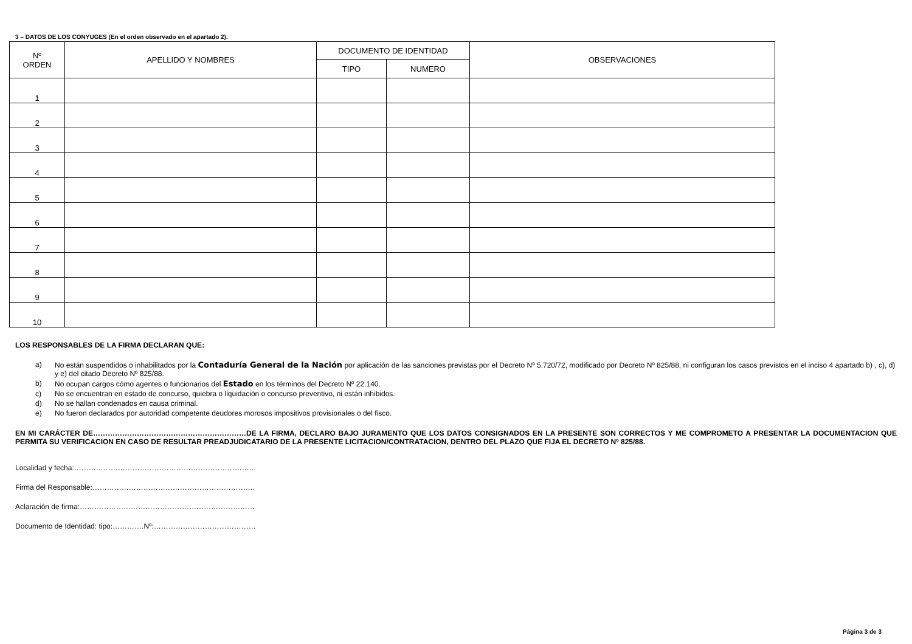3 – DATOS DE LOS CONYUGES (En el orden observado en el apartado 2).
| Nº ORDEN | APELLIDO Y NOMBRES | DOCUMENTO DE IDENTIDAD | | OBSERVACIONES |
| --- | --- | --- | --- | --- |
| | | TIPO | NUMERO | |
| 1 | | | | |
| 2 | | | | |
| 3 | | | | |
| 4 | | | | |
| 5 | | | | |
| 6 | | | | |
| 7 | | | | |
| 8 | | | | |
| 9 | | | | |
| 10 | | | | |
LOS RESPONSABLES DE LA FIRMA DECLARAN QUE:
a) No están suspendidos o inhabilitados por la Contaduría General de la Nación por aplicación de las sanciones previstas por el Decreto Nº 5.720/72, modificado por Decreto Nº 825/88, ni configuran los casos previstos en el inciso 4 apartado b) , c), d) y e) del citado Decreto Nº 825/88.
b) No ocupan cargos cómo agentes o funcionarios del Estado en los términos del Decreto Nº 22.140.
c) No se encuentran en estado de concurso, quiebra o liquidación o concurso preventivo, ni están inhibidos.
d) No se hallan condenados en causa criminal.
e) No fueron declarados por autoridad competente deudores morosos impositivos provisionales o del fisco.
EN MI CARÁCTER DE………………………………………………………DE LA FIRMA, DECLARO BAJO JURAMENTO QUE LOS DATOS CONSIGNADOS EN LA PRESENTE SON CORRECTOS Y ME COMPROMETO A PRESENTAR LA DOCUMENTACION QUE PERMITA SU VERIFICACION EN CASO DE RESULTAR PREADJUDICATARIO DE LA PRESENTE LICITACION/CONTRATACION, DENTRO DEL PLAZO QUE FIJA EL DECRETO Nº 825/88.
Localidad y fecha:…………………………………………………………………
Firma del Responsable:………………………………………………………….
Aclaración de firma:………………………………………………………………
Documento de Identidad: tipo:………….Nº:……………………………………
Página 3 de 3